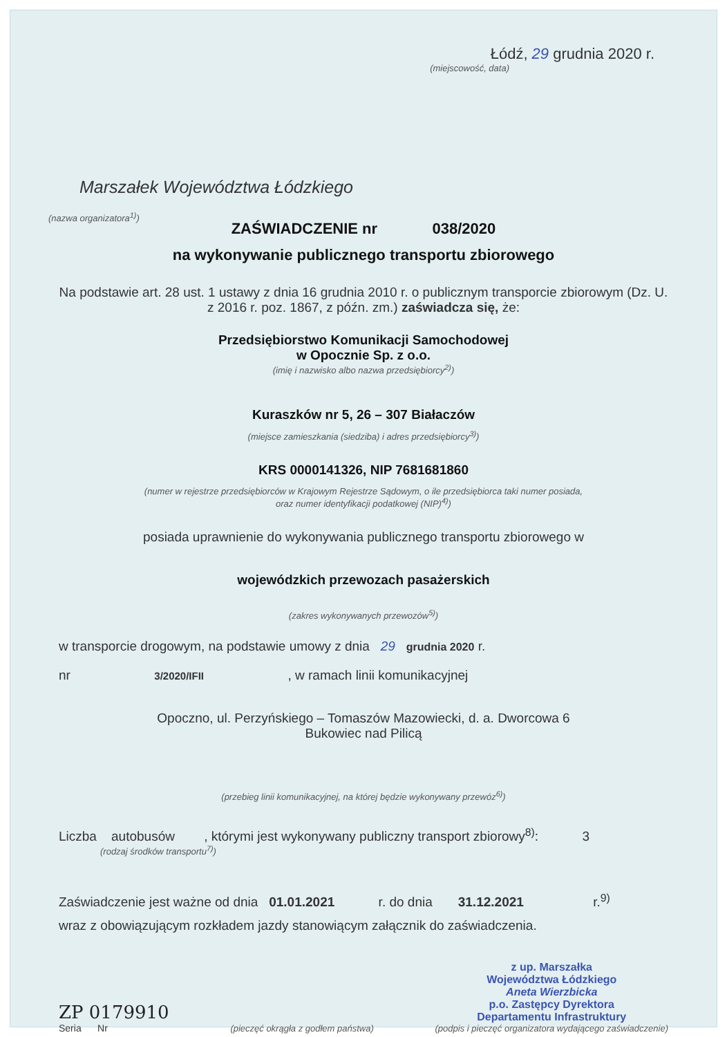Łódź, 29 grudnia 2020 r.
(miejscowość, data)
Marszałek Województwa Łódzkiego
(nazwa organizatora<sup>1)</sup>)
ZAŚWIADCZENIE nr 038/2020
na wykonywanie publicznego transportu zbiorowego
Na podstawie art. 28 ust. 1 ustawy z dnia 16 grudnia 2010 r. o publicznym transporcie zbiorowym (Dz. U. z 2016 r. poz. 1867, z późn. zm.) zaświadcza się, że:
Przedsiębiorstwo Komunikacji Samochodowej
w Opocznie Sp. z o.o.
(imię i nazwisko albo nazwa przedsiębiorcy<sup>2)</sup>)
Kuraszków nr 5, 26 – 307 Białaczów
(miejsce zamieszkania (siedziba) i adres przedsiębiorcy<sup>3)</sup>)
KRS 0000141326, NIP 7681681860
(numer w rejestrze przedsiębiorców w Krajowym Rejestrze Sądowym, o ile przedsiębiorca taki numer posiada,
oraz numer identyfikacji podatkowej (NIP)<sup>4)</sup>)
posiada uprawnienie do wykonywania publicznego transportu zbiorowego w
wojewódzkich przewozach pasażerskich
(zakres wykonywanych przewozów<sup>5)</sup>)
w transporcie drogowym, na podstawie umowy z dnia 29 grudnia 2020 r.
nr 3/2020/IFII , w ramach linii komunikacyjnej
Opoczno, ul. Perzyńskiego – Tomaszów Mazowiecki, d. a. Dworcowa 6
Bukowiec nad Pilicą
(przebieg linii komunikacyjnej, na której będzie wykonywany przewóz<sup>6)</sup>)
Liczba autobusów , którymi jest wykonywany publiczny transport zbiorowy<sup>8)</sup>: 3
(rodzaj środków transportu<sup>7)</sup>)
Zaświadczenie jest ważne od dnia 01.01.2021 r. do dnia 31.12.2021 r.<sup>9)</sup>
wraz z obowiązującym rozkładem jazdy stanowiącym załącznik do zaświadczenia.
ZP 0179910
Seria Nr
(pieczęć okrągła z godłem państwa)
z up. Marszałka
Województwa Łódzkiego
Aneta Wierzbicka
p.o. Zastępcy Dyrektora
Departamentu Infrastruktury
(podpis i pieczęć organizatora wydającego zaświadczenie)